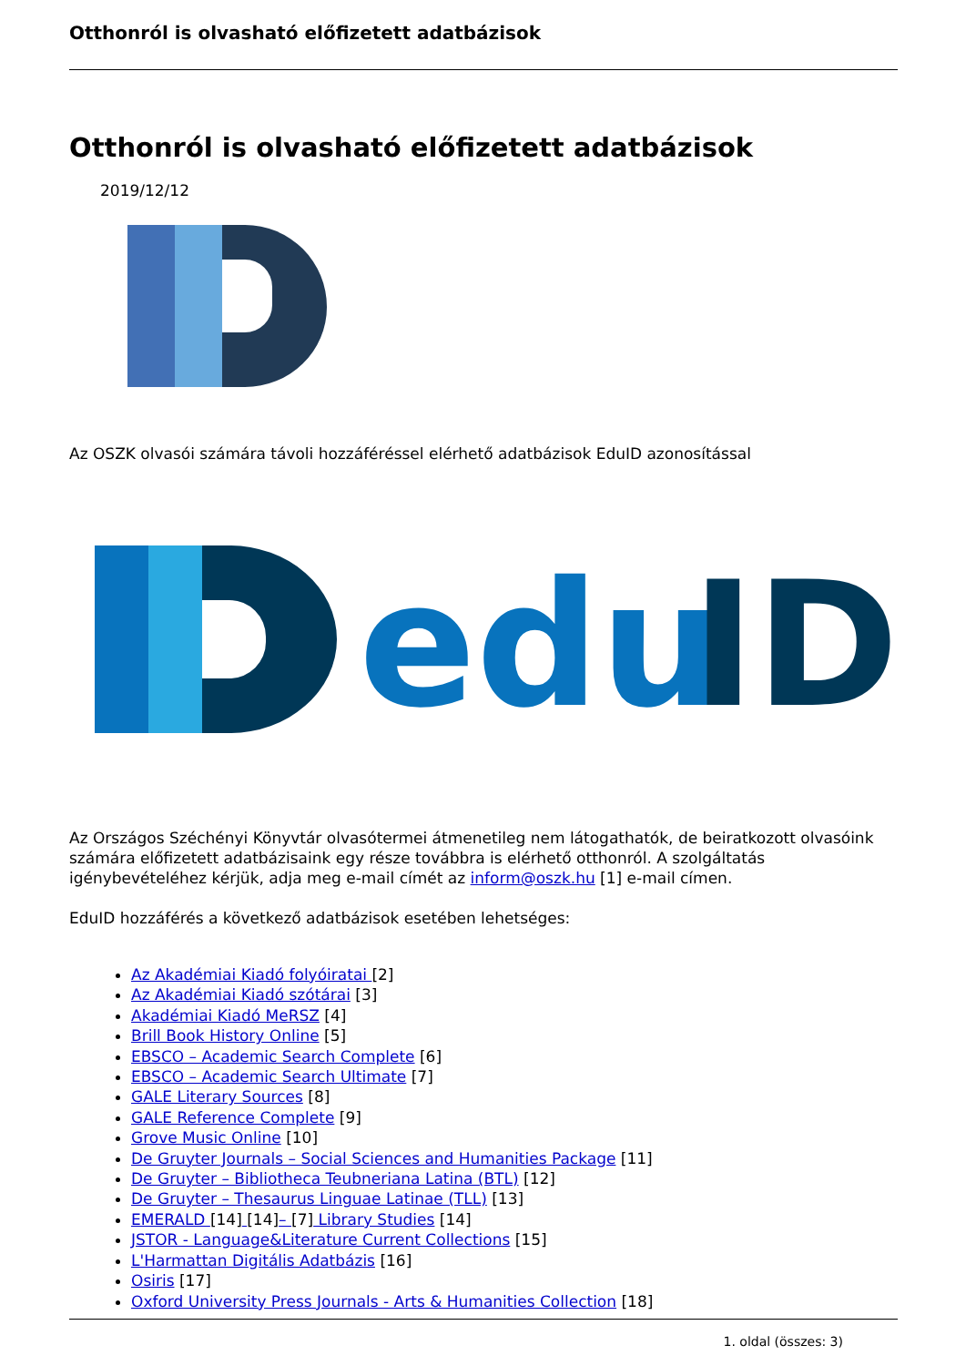Otthonról is olvasható előfizetett adatbázisok
Otthonról is olvasható előfizetett adatbázisok
2019/12/12
Az OSZK olvasói számára távoli hozzáféréssel elérhető adatbázisok EduID azonosítással
edu
ID
Az Országos Széchényi Könyvtár olvasótermei átmenetileg nem látogathatók, de beiratkozott olvasóink számára előfizetett adatbázisaink egy része továbbra is elérhető otthonról. A szolgáltatás igénybevételéhez kérjük, adja meg e-mail címét az inform@oszk.hu [1] e-mail címen.
EduID hozzáférés a következő adatbázisok esetében lehetséges:
Az Akadémiai Kiadó folyóiratai [2]
Az Akadémiai Kiadó szótárai [3]
Akadémiai Kiadó MeRSZ [4]
Brill Book History Online [5]
EBSCO – Academic Search Complete [6]
EBSCO – Academic Search Ultimate [7]
GALE Literary Sources [8]
GALE Reference Complete [9]
Grove Music Online [10]
De Gruyter Journals – Social Sciences and Humanities Package [11]
De Gruyter – Bibliotheca Teubneriana Latina (BTL) [12]
De Gruyter – Thesaurus Linguae Latinae (TLL) [13]
EMERALD [14] [14]– [7] Library Studies [14]
JSTOR - Language&Literature Current Collections [15]
L'Harmattan Digitális Adatbázis [16]
Osiris [17]
Oxford University Press Journals - Arts & Humanities Collection [18]
1. oldal (összes: 3)